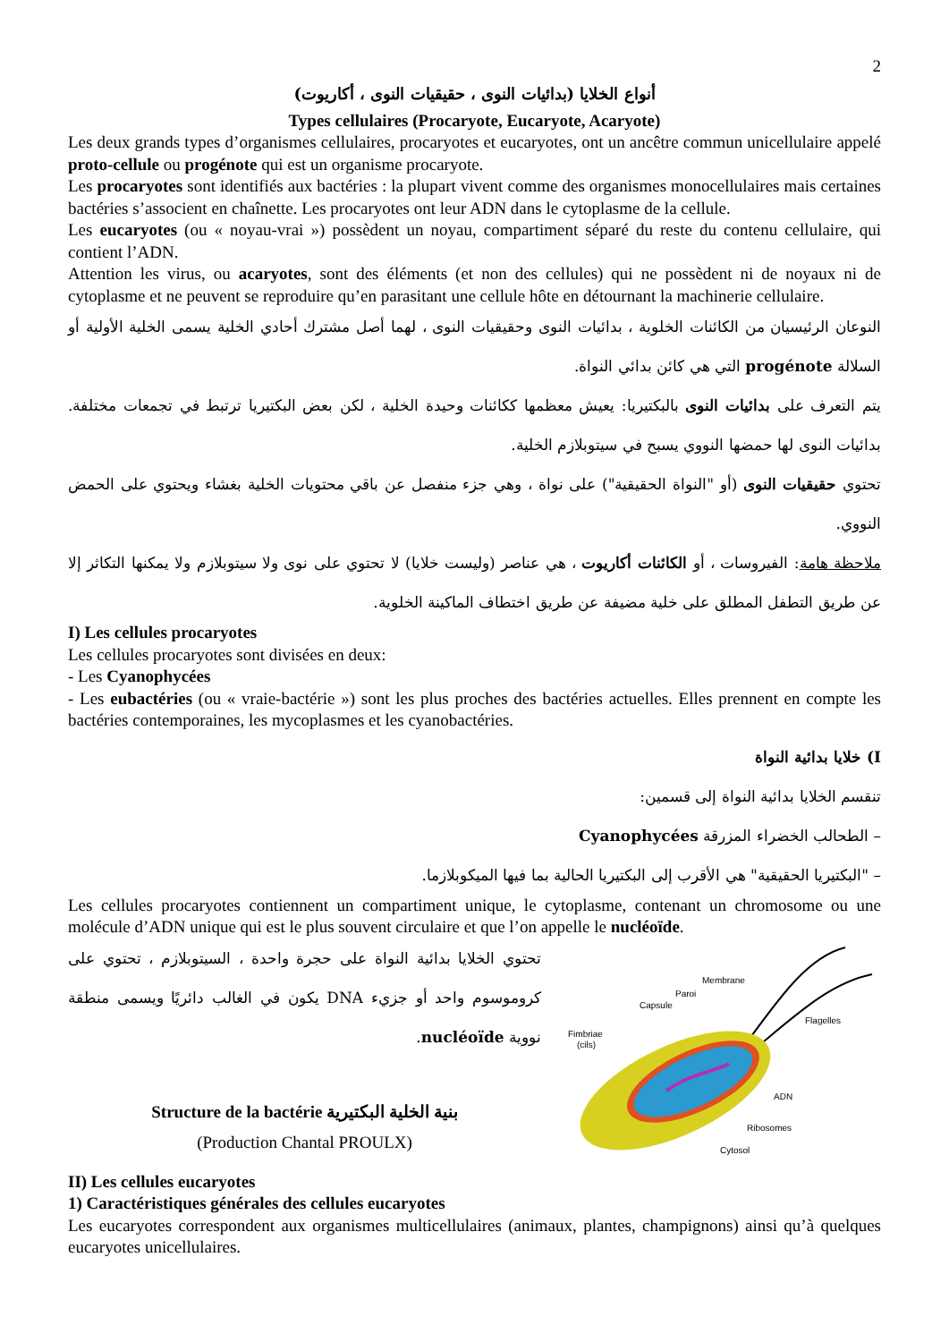2
أنواع الخلايا (بدائيات النوى ، حقيقيات النوى ، أكاريوت)
Types cellulaires (Procaryote, Eucaryote, Acaryote)
Les deux grands types d’organismes cellulaires, procaryotes et eucaryotes, ont un ancêtre commun unicellulaire appelé proto-cellule ou progénote qui est un organisme procaryote.
Les procaryotes sont identifiés aux bactéries : la plupart vivent comme des organismes monocellulaires mais certaines bactéries s’associent en chaînette. Les procaryotes ont leur ADN dans le cytoplasme de la cellule.
Les eucaryotes (ou « noyau-vrai ») possèdent un noyau, compartiment séparé du reste du contenu cellulaire, qui contient l’ADN.
Attention les virus, ou acaryotes, sont des éléments (et non des cellules) qui ne possèdent ni de noyaux ni de cytoplasme et ne peuvent se reproduire qu’en parasitant une cellule hôte en détournant la machinerie cellulaire.
النوعان الرئيسيان من الكائنات الخلوية ، بدائيات النوى وحقيقيات النوى ، لهما أصل مشترك أحادي الخلية يسمى الخلية الأولية أو السلالة progénote التي هي كائن بدائي النواة.
يتم التعرف على بدائيات النوى بالبكتيريا: يعيش معظمها ككائنات وحيدة الخلية ، لكن بعض البكتيريا ترتبط في تجمعات مختلفة. بدائيات النوى لها حمضها النووي يسبح في سيتوبلازم الخلية.
تحتوي حقيقيات النوى (أو "النواة الحقيقية") على نواة ، وهي جزء منفصل عن باقي محتويات الخلية بغشاء ويحتوي على الحمض النووي.
ملاحظة هامة: الفيروسات ، أو الكائنات أكاريوت ، هي عناصر (وليست خلايا) لا تحتوي على نوى ولا سيتوبلازم ولا يمكنها التكاثر إلا عن طريق التطفل المطلق على خلية مضيفة عن طريق اختطاف الماكينة الخلوية.
I) Les cellules procaryotes
Les cellules procaryotes sont divisées en deux:
- Les Cyanophycées
- Les eubactéries (ou « vraie-bactérie ») sont les plus proches des bactéries actuelles. Elles prennent en compte les bactéries contemporaines, les mycoplasmes et les cyanobactéries.
I) خلايا بدائية النواة
تنقسم الخلايا بدائية النواة إلى قسمين:
– الطحالب الخضراء المزرقة Cyanophycées
– "البكتيريا الحقيقية" هي الأقرب إلى البكتيريا الحالية بما فيها الميكوبلازما.
Les cellules procaryotes contiennent un compartiment unique, le cytoplasme, contenant un chromosome ou une molécule d’ADN unique qui est le plus souvent circulaire et que l’on appelle le nucléoïde.
تحتوي الخلايا بدائية النواة على حجرة واحدة ، السيتوبلازم ، تحتوي على كروموسوم واحد أو جزيء DNA يكون في الغالب دائريًا ويسمى منطقة نووية nucléoïde.
Structure de la bactérie بنية الخلية البكتيرية
(Production Chantal PROULX)
Membrane
Paroi
Capsule
Flagelles
Fimbriae
(cils)
ADN
Ribosomes
Cytosol
II) Les cellules eucaryotes
1) Caractéristiques générales des cellules eucaryotes
Les eucaryotes correspondent aux organismes multicellulaires (animaux, plantes, champignons) ainsi qu’à quelques eucaryotes unicellulaires.